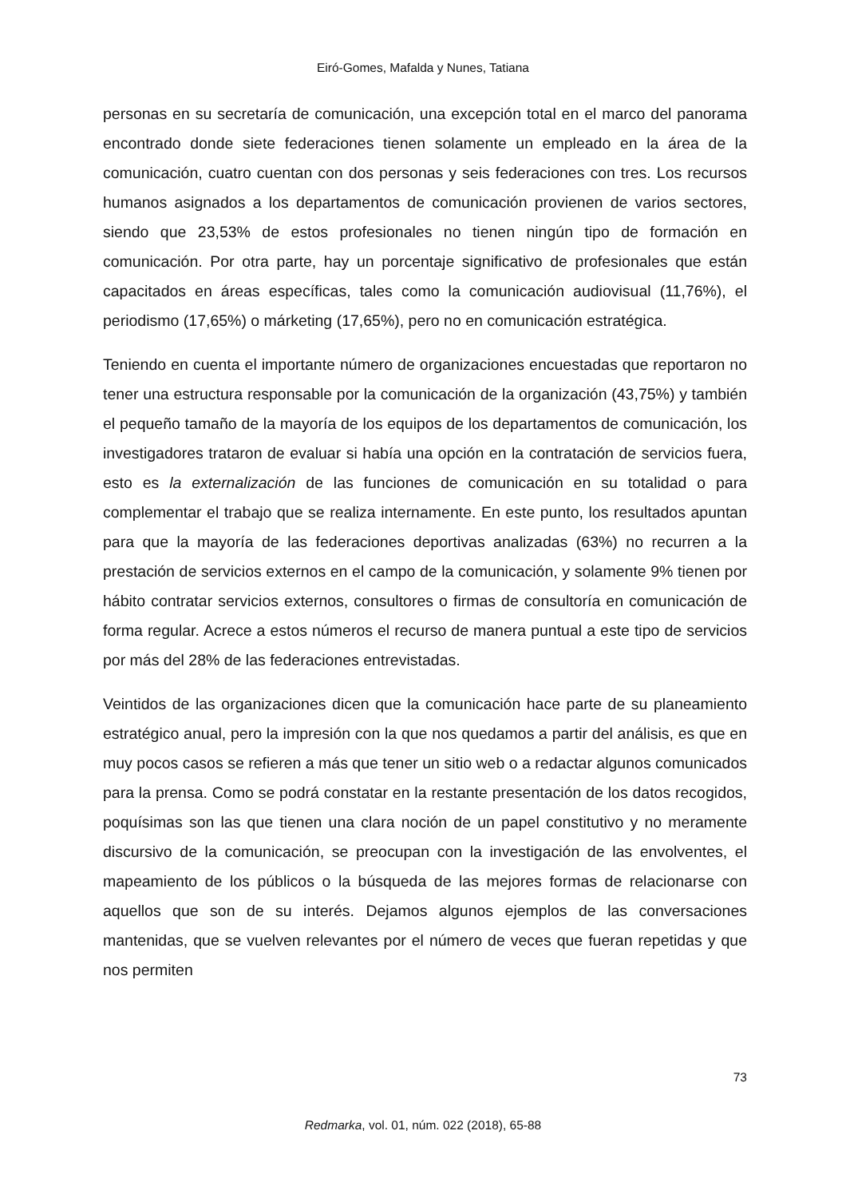Eiró-Gomes, Mafalda y Nunes, Tatiana
personas en su secretaría de comunicación, una excepción total en el marco del panorama encontrado donde siete federaciones tienen solamente un empleado en la área de la comunicación, cuatro cuentan con dos personas y seis federaciones con tres. Los recursos humanos asignados a los departamentos de comunicación provienen de varios sectores, siendo que 23,53% de estos profesionales no tienen ningún tipo de formación en comunicación. Por otra parte, hay un porcentaje significativo de profesionales que están capacitados en áreas específicas, tales como la comunicación audiovisual (11,76%), el periodismo (17,65%) o márketing (17,65%), pero no en comunicación estratégica.
Teniendo en cuenta el importante número de organizaciones encuestadas que reportaron no tener una estructura responsable por la comunicación de la organización (43,75%) y también el pequeño tamaño de la mayoría de los equipos de los departamentos de comunicación, los investigadores trataron de evaluar si había una opción en la contratación de servicios fuera, esto es la externalización de las funciones de comunicación en su totalidad o para complementar el trabajo que se realiza internamente. En este punto, los resultados apuntan para que la mayoría de las federaciones deportivas analizadas (63%) no recurren a la prestación de servicios externos en el campo de la comunicación, y solamente 9% tienen por hábito contratar servicios externos, consultores o firmas de consultoría en comunicación de forma regular. Acrece a estos números el recurso de manera puntual a este tipo de servicios por más del 28% de las federaciones entrevistadas.
Veintidos de las organizaciones dicen que la comunicación hace parte de su planeamiento estratégico anual, pero la impresión con la que nos quedamos a partir del análisis, es que en muy pocos casos se refieren a más que tener un sitio web o a redactar algunos comunicados para la prensa. Como se podrá constatar en la restante presentación de los datos recogidos, poquísimas son las que tienen una clara noción de un papel constitutivo y no meramente discursivo de la comunicación, se preocupan con la investigación de las envolventes, el mapeamiento de los públicos o la búsqueda de las mejores formas de relacionarse con aquellos que son de su interés. Dejamos algunos ejemplos de las conversaciones mantenidas, que se vuelven relevantes por el número de veces que fueran repetidas y que nos permiten
73
Redmarka, vol. 01, núm. 022 (2018), 65-88